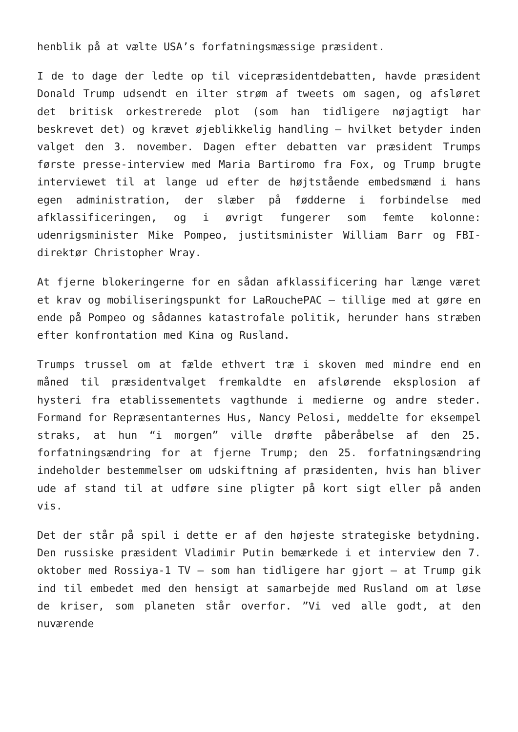henblik på at vælte USA’s forfatningsmæssige præsident.
I de to dage der ledte op til vicepræsidentdebatten, havde præsident Donald Trump udsendt en ilter strøm af tweets om sagen, og afsløret det britisk orkestrerede plot (som han tidligere nøjagtigt har beskrevet det) og krævet øjeblikkelig handling – hvilket betyder inden valget den 3. november. Dagen efter debatten var præsident Trumps første presse-interview med Maria Bartiromo fra Fox, og Trump brugte interviewet til at lange ud efter de højtstående embedsmænd i hans egen administration, der slæber på fødderne i forbindelse med afklassificeringen, og i øvrigt fungerer som femte kolonne: udenrigsminister Mike Pompeo, justitsminister William Barr og FBI-direktør Christopher Wray.
At fjerne blokeringerne for en sådan afklassificering har længe været et krav og mobiliseringspunkt for LaRouchePAC – tillige med at gøre en ende på Pompeo og sådannes katastrofale politik, herunder hans stræben efter konfrontation med Kina og Rusland.
Trumps trussel om at fælde ethvert træ i skoven med mindre end en måned til præsidentvalget fremkaldte en afslørende eksplosion af hysteri fra etablissementets vagthunde i medierne og andre steder. Formand for Repræsentanternes Hus, Nancy Pelosi, meddelte for eksempel straks, at hun “i morgen” ville drøfte påberåbelse af den 25. forfatningsændring for at fjerne Trump; den 25. forfatningsændring indeholder bestemmelser om udskiftning af præsidenten, hvis han bliver ude af stand til at udføre sine pligter på kort sigt eller på anden vis.
Det der står på spil i dette er af den højeste strategiske betydning. Den russiske præsident Vladimir Putin bemærkede i et interview den 7. oktober med Rossiya-1 TV – som han tidligere har gjort – at Trump gik ind til embedet med den hensigt at samarbejde med Rusland om at løse de kriser, som planeten står overfor. ”Vi ved alle godt, at den nuværende